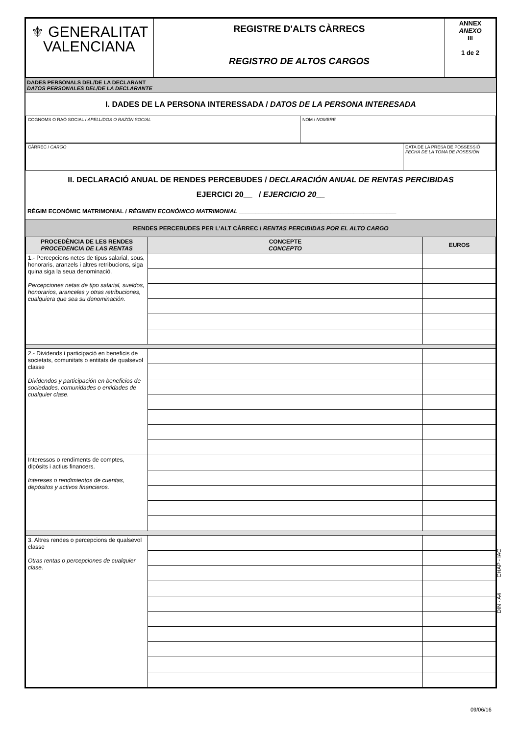| ⚜ GENERALITAT VALENCIANA | REGISTRE D'ALTS CÀRRECS REGISTRO DE ALTOS CARGOS | ANNEX ANEXO III 1 de 2 |
DADES PERSONALS DEL/DE LA DECLARANT
DATOS PERSONALES DEL/DE LA DECLARANTE
I. DADES DE LA PERSONA INTERESSADA / DATOS DE LA PERSONA INTERESADA
| COGNOMS O RAÓ SOCIAL / APELLIDOS O RAZÓN SOCIAL | NOM / NOMBRE |
| CÀRREC / CARGO | DATA DE LA PRESA DE POSSESSIÓ FECHA DE LA TOMA DE POSESIÓN |
II. DECLARACIÓ ANUAL DE RENDES PERCEBUDES / DECLARACIÓN ANUAL DE RENTAS PERCIBIDAS
EJERCICI 20__ / EJERCICIO 20__
RÈGIM ECONÒMIC MATRIMONIAL / RÉGIMEN ECONÓMICO MATRIMONIAL ________________________________________________
RENDES PERCEBUDES PER L'ALT CÀRREC / RENTAS PERCIBIDAS POR EL ALTO CARGO
| PROCEDÈNCIA DE LES RENDES PROCEDENCIA DE LAS RENTAS | CONCEPTE CONCEPTO | EUROS |
| --- | --- | --- |
| 1.- Percepcions netes de tipus salarial, sous, honoraris, aranzels i altres retribucions, siga quina siga la seua denominació. Percepciones netas de tipo salarial, sueldos, honorarios, aranceles y otras retribuciones, cualquiera que sea su denominación. | | |
| 2.- Dividends i participació en beneficis de societats, comunitats o entitats de qualsevol classe Dividendos y participación en beneficios de sociedades, comunidades o entidades de cualquier clase. | | |
| Interessos o rendiments de comptes, dipòsits i actius financers. Intereses o rendimientos de cuentas, depósitos y activos financieros. | | |
| 3. Altres rendes o percepcions de qualsevol classe Otras rentas o percepciones de cualquier clase. | | |
CHAP - IAC
DIN - A4
09/06/16